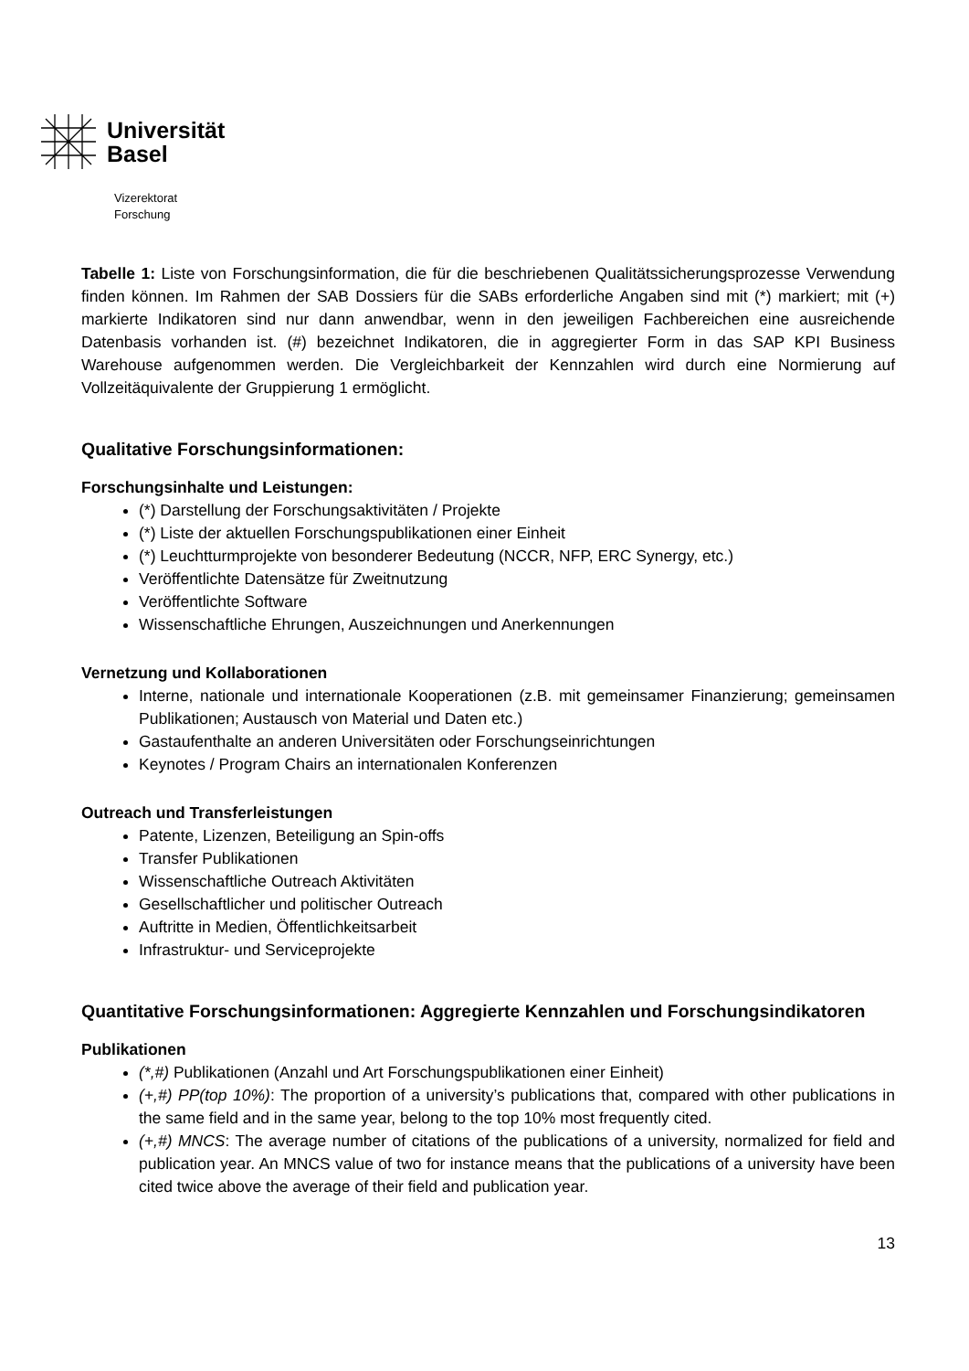Universität
Basel
Vizerektorat
Forschung
Tabelle 1: Liste von Forschungsinformation, die für die beschriebenen Qualitätssicherungsprozesse Verwendung finden können. Im Rahmen der SAB Dossiers für die SABs erforderliche Angaben sind mit (*) markiert; mit (+) markierte Indikatoren sind nur dann anwendbar, wenn in den jeweiligen Fachbereichen eine ausreichende Datenbasis vorhanden ist. (#) bezeichnet Indikatoren, die in aggregierter Form in das SAP KPI Business Warehouse aufgenommen werden. Die Vergleichbarkeit der Kennzahlen wird durch eine Normierung auf Vollzeitäquivalente der Gruppierung 1 ermöglicht.
Qualitative Forschungsinformationen:
Forschungsinhalte und Leistungen:
(*) Darstellung der Forschungsaktivitäten / Projekte
(*) Liste der aktuellen Forschungspublikationen einer Einheit
(*) Leuchtturmprojekte von besonderer Bedeutung (NCCR, NFP, ERC Synergy, etc.)
Veröffentlichte Datensätze für Zweitnutzung
Veröffentlichte Software
Wissenschaftliche Ehrungen, Auszeichnungen und Anerkennungen
Vernetzung und Kollaborationen
Interne, nationale und internationale Kooperationen (z.B. mit gemeinsamer Finanzierung; gemeinsamen Publikationen; Austausch von Material und Daten etc.)
Gastaufenthalte an anderen Universitäten oder Forschungseinrichtungen
Keynotes / Program Chairs an internationalen Konferenzen
Outreach und Transferleistungen
Patente, Lizenzen, Beteiligung an Spin-offs
Transfer Publikationen
Wissenschaftliche Outreach Aktivitäten
Gesellschaftlicher und politischer Outreach
Auftritte in Medien, Öffentlichkeitsarbeit
Infrastruktur- und Serviceprojekte
Quantitative Forschungsinformationen: Aggregierte Kennzahlen und Forschungsindikatoren
Publikationen
(*,#) Publikationen (Anzahl und Art Forschungspublikationen einer Einheit)
(+,#) PP(top 10%): The proportion of a university’s publications that, compared with other publications in the same field and in the same year, belong to the top 10% most frequently cited.
(+,#) MNCS: The average number of citations of the publications of a university, normalized for field and publication year. An MNCS value of two for instance means that the publications of a university have been cited twice above the average of their field and publication year.
13